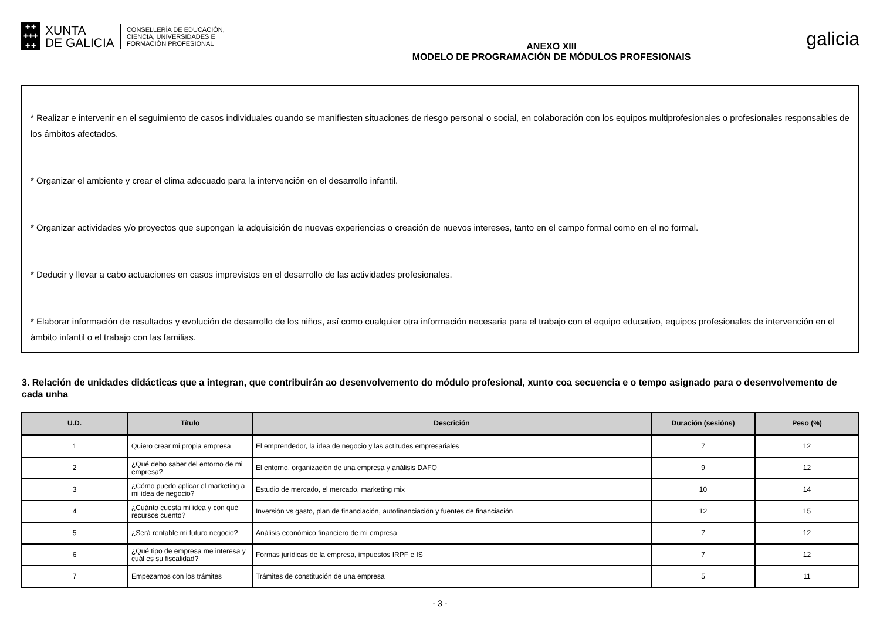✚ ✚
✚✚✚
✚ ✚
XUNTA
DE GALICIA
CONSELLERÍA DE EDUCACIÓN,
CIENCIA, UNIVERSIDADES E
FORMACIÓN PROFESIONAL
ANEXO XIII
MODELO DE PROGRAMACIÓN DE MÓDULOS PROFESIONAIS
galicia
* Realizar e intervenir en el seguimiento de casos individuales cuando se manifiesten situaciones de riesgo personal o social, en colaboración con los equipos multiprofesionales o profesionales responsables de los ámbitos afectados.
* Organizar el ambiente y crear el clima adecuado para la intervención en el desarrollo infantil.
* Organizar actividades y/o proyectos que supongan la adquisición de nuevas experiencias o creación de nuevos intereses, tanto en el campo formal como en el no formal.
* Deducir y llevar a cabo actuaciones en casos imprevistos en el desarrollo de las actividades profesionales.
* Elaborar información de resultados y evolución de desarrollo de los niños, así como cualquier otra información necesaria para el trabajo con el equipo educativo, equipos profesionales de intervención en el ámbito infantil o el trabajo con las familias.
3. Relación de unidades didácticas que a integran, que contribuirán ao desenvolvemento do módulo profesional, xunto coa secuencia e o tempo asignado para o desenvolvemento de cada unha
| U.D. | Título | Descrición | Duración (sesións) | Peso (%) |
| --- | --- | --- | --- | --- |
| 1 | Quiero crear mi propia empresa | El emprendedor, la idea de negocio y las actitudes empresariales | 7 | 12 |
| 2 | ¿Qué debo saber del entorno de mi empresa? | El entorno, organización de una empresa y análisis DAFO | 9 | 12 |
| 3 | ¿Cómo puedo aplicar el marketing a mi idea de negocio? | Estudio de mercado, el mercado, marketing mix | 10 | 14 |
| 4 | ¿Cuánto cuesta mi idea y con qué recursos cuento? | Inversión vs gasto, plan de financiación, autofinanciación y fuentes de financiación | 12 | 15 |
| 5 | ¿Será rentable mi futuro negocio? | Análisis económico financiero de mi empresa | 7 | 12 |
| 6 | ¿Qué tipo de empresa me interesa y cuál es su fiscalidad? | Formas jurídicas de la empresa, impuestos IRPF e IS | 7 | 12 |
| 7 | Empezamos con los trámites | Trámites de constitución de una empresa | 5 | 11 |
- 3 -